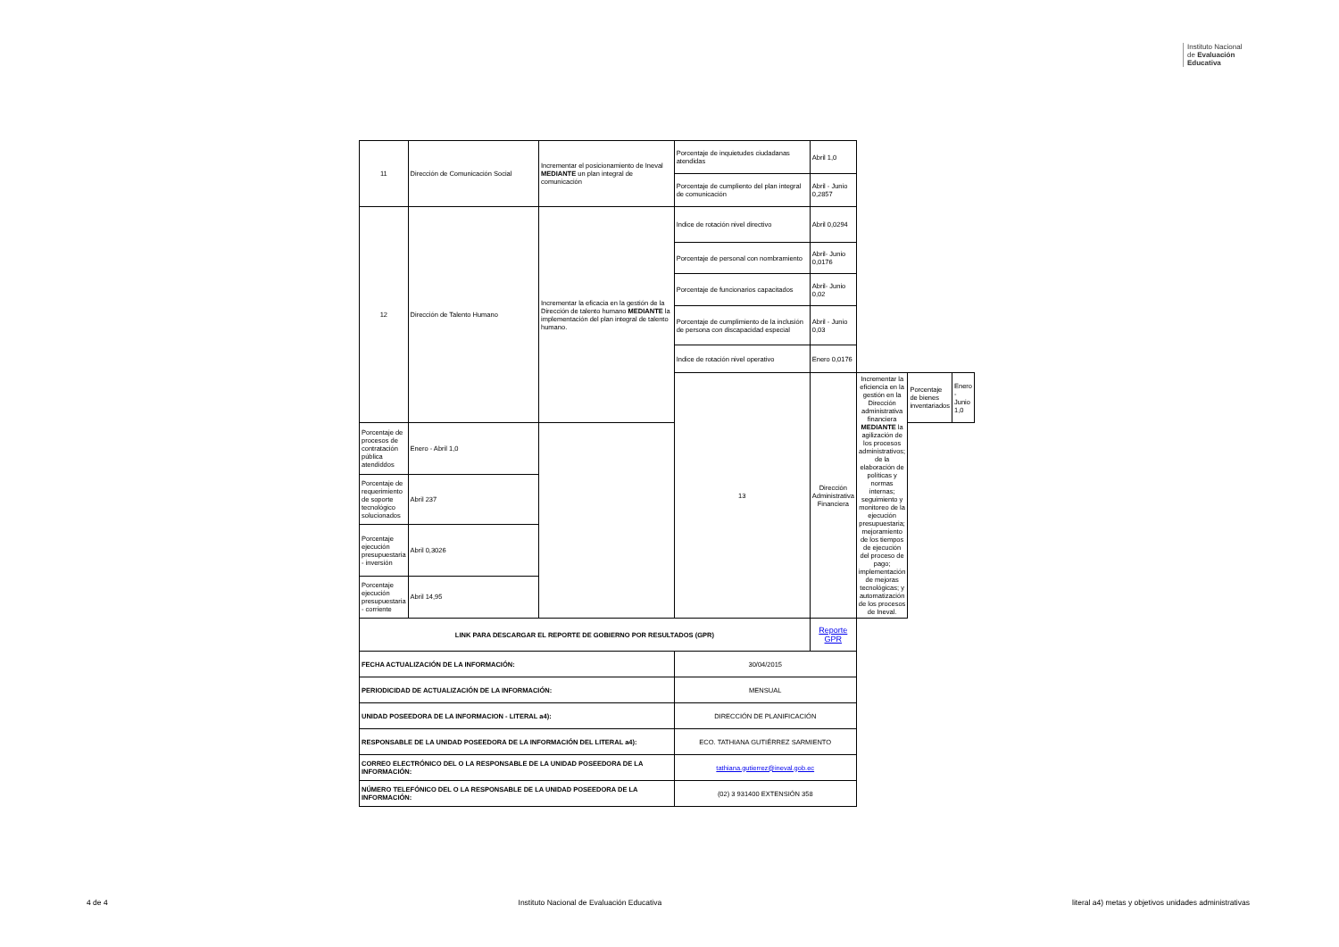Instituto Nacional
de Evaluación
Educativa
| 11 | Dirección de Comunicación Social | Incrementar el posicionamiento de Ineval MEDIANTE un plan integral de comunicación | Porcentaje de inquietudes ciudadanas atendidas | Abril 1,0 | | | |
| | | | Porcentaje de cumpliento del plan integral de comunicación | Abril - Junio 0,2857 | | | |
| 12 | Dirección de Talento Humano | Incrementar la eficacia en la gestión de la Dirección de talento humano MEDIANTE la implementación del plan integral de talento humano. | Indice de rotación nivel directivo | Abril 0,0294 | | | |
| | | | Porcentaje de personal con nombramiento | Abril- Junio 0,0176 | | | |
| | | | Porcentaje de funcionarios capacitados | Abril- Junio 0,02 | | | |
| | | | Porcentaje de cumplimiento de la inclusión de persona con discapacidad especial | Abril - Junio 0,03 | | | |
| | | | Indice de rotación nivel operativo | Enero 0,0176 | | | |
| | | | 13 | Dirección Administrativa Financiera | Incrementar la eficiencia en la gestión en la Dirección administrativa financiera MEDIANTE la agilización de los procesos administrativos; de la elaboración de políticas y normas internas; seguimiento y monitoreo de la ejecución presupuestaria; mejoramiento de los tiempos de ejecución del proceso de pago; implementación de mejoras tecnológicas; y automatización de los procesos de Ineval. | Porcentaje de bienes inventariados | Enero - Junio 1,0 |
| Porcentaje de procesos de contratación pública atendiddos | Enero - Abril 1,0 | | | | | | |
| Porcentaje de requerimiento de soporte tecnológico solucionados | Abril 237 | | | | | | |
| Porcentaje ejecución presupuestaria - inversión | Abril 0,3026 | | | | | | |
| Porcentaje ejecución presupuestaria - corriente | Abril 14,95 | | | | | | |
| LINK PARA DESCARGAR EL REPORTE DE GOBIERNO POR RESULTADOS (GPR) | | | | Reporte GPR | | | |
| FECHA ACTUALIZACIÓN DE LA INFORMACIÓN: | | | 30/04/2015 | | | | |
| PERIODICIDAD DE ACTUALIZACIÓN DE LA INFORMACIÓN: | | | MENSUAL | | | | |
| UNIDAD POSEEDORA DE LA INFORMACION - LITERAL a4): | | | DIRECCIÓN DE PLANIFICACIÓN | | | | |
| RESPONSABLE DE LA UNIDAD POSEEDORA DE LA INFORMACIÓN DEL LITERAL a4): | | | ECO. TATHIANA GUTIÉRREZ SARMIENTO | | | | |
| CORREO ELECTRÓNICO DEL O LA RESPONSABLE DE LA UNIDAD POSEEDORA DE LA INFORMACIÓN: | | | tathiana.gutierrez@ineval.gob.ec | | | | |
| NÚMERO TELEFÓNICO DEL O LA RESPONSABLE DE LA UNIDAD POSEEDORA DE LA INFORMACIÓN: | | | (02) 3 931400 EXTENSIÓN 358 | | | | |
4 de 4 Instituto Nacional de Evaluación Educativa literal a4) metas y objetivos unidades administrativas